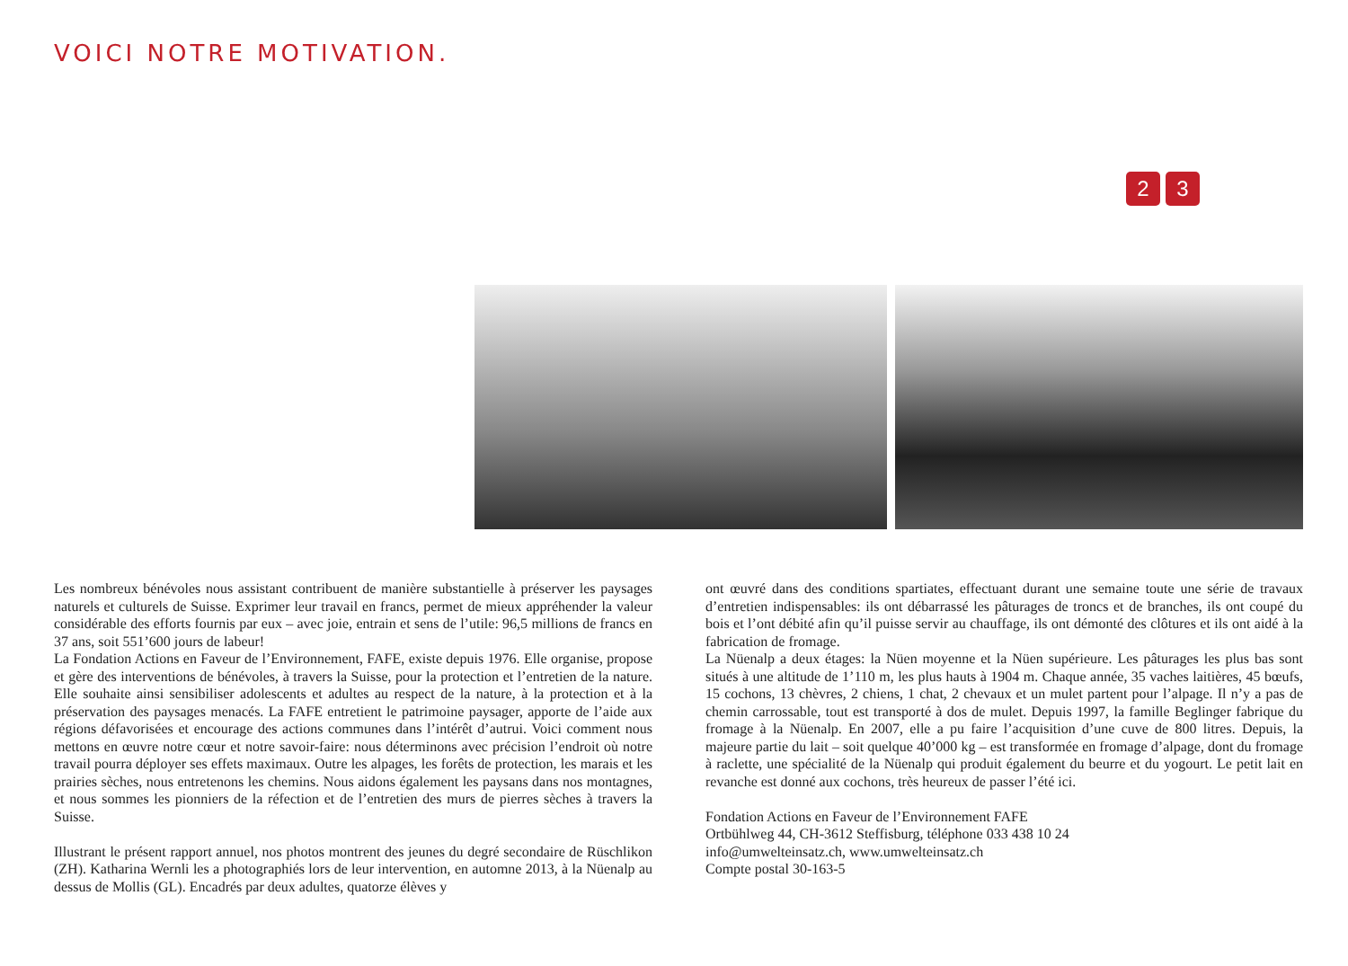VOICI NOTRE MOTIVATION.
2 3
Les nombreux bénévoles nous assistant contribuent de manière substantielle à préserver les paysages naturels et culturels de Suisse. Exprimer leur travail en francs, permet de mieux appréhender la valeur considérable des efforts fournis par eux – avec joie, entrain et sens de l’utile: 96,5 millions de francs en 37 ans, soit 551’600 jours de labeur!
La Fondation Actions en Faveur de l’Environnement, FAFE, existe depuis 1976. Elle organise, propose et gère des interventions de bénévoles, à travers la Suisse, pour la protection et l’entretien de la nature. Elle souhaite ainsi sensibiliser adolescents et adultes au respect de la nature, à la protection et à la préservation des paysages menacés. La FAFE entretient le patrimoine paysager, apporte de l’aide aux régions défavorisées et encourage des actions communes dans l’intérêt d’autrui. Voici comment nous mettons en œuvre notre cœur et notre savoir-faire: nous déterminons avec précision l’endroit où notre travail pourra déployer ses effets maximaux. Outre les alpages, les forêts de protection, les marais et les prairies sèches, nous entretenons les chemins. Nous aidons également les paysans dans nos montagnes, et nous sommes les pionniers de la réfection et de l’entretien des murs de pierres sèches à travers la Suisse.
Illustrant le présent rapport annuel, nos photos montrent des jeunes du degré secondaire de Rüschlikon (ZH). Katharina Wernli les a photographiés lors de leur intervention, en automne 2013, à la Nüenalp au dessus de Mollis (GL). Encadrés par deux adultes, quatorze élèves y
ont œuvré dans des conditions spartiates, effectuant durant une semaine toute une série de travaux d’entretien indispensables: ils ont débarrassé les pâturages de troncs et de branches, ils ont coupé du bois et l’ont débité afin qu’il puisse servir au chauffage, ils ont démonté des clôtures et ils ont aidé à la fabrication de fromage.
La Nüenalp a deux étages: la Nüen moyenne et la Nüen supérieure. Les pâturages les plus bas sont situés à une altitude de 1’110 m, les plus hauts à 1904 m. Chaque année, 35 vaches laitières, 45 bœufs, 15 cochons, 13 chèvres, 2 chiens, 1 chat, 2 chevaux et un mulet partent pour l’alpage. Il n’y a pas de chemin carrossable, tout est transporté à dos de mulet. Depuis 1997, la famille Beglinger fabrique du fromage à la Nüenalp. En 2007, elle a pu faire l’acquisition d’une cuve de 800 litres. Depuis, la majeure partie du lait – soit quelque 40’000 kg – est transformée en fromage d’alpage, dont du fromage à raclette, une spécialité de la Nüenalp qui produit également du beurre et du yogourt. Le petit lait en revanche est donné aux cochons, très heureux de passer l’été ici.
Fondation Actions en Faveur de l’Environnement FAFE
Ortbühlweg 44, CH-3612 Steffisburg, téléphone 033 438 10 24
info@umwelteinsatz.ch, www.umwelteinsatz.ch
Compte postal 30-163-5